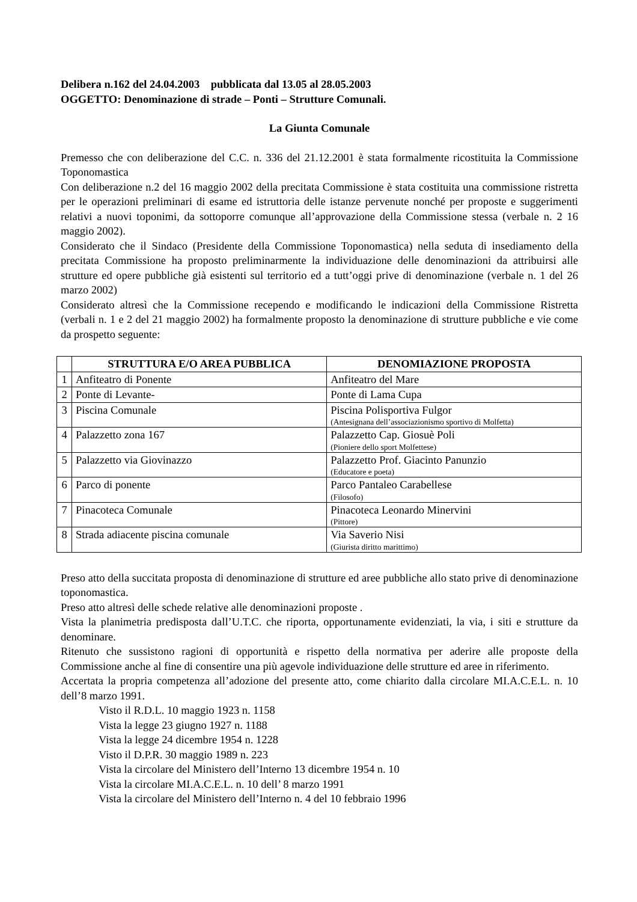Delibera n.162 del 24.04.2003 pubblicata dal 13.05 al 28.05.2003
OGGETTO: Denominazione di strade – Ponti – Strutture Comunali.
La Giunta Comunale
Premesso che con deliberazione del C.C. n. 336 del 21.12.2001 è stata formalmente ricostituita la Commissione Toponomastica
Con deliberazione n.2 del 16 maggio 2002 della precitata Commissione è stata costituita una commissione ristretta per le operazioni preliminari di esame ed istruttoria delle istanze pervenute nonché per proposte e suggerimenti relativi a nuovi toponimi, da sottoporre comunque all’approvazione della Commissione stessa (verbale n. 2 16 maggio 2002).
Considerato che il Sindaco (Presidente della Commissione Toponomastica) nella seduta di insediamento della precitata Commissione ha proposto preliminarmente la individuazione delle denominazioni da attribuirsi alle strutture ed opere pubbliche già esistenti sul territorio ed a tutt’oggi prive di denominazione (verbale n. 1 del 26 marzo 2002)
Considerato altresì che la Commissione recependo e modificando le indicazioni della Commissione Ristretta (verbali n. 1 e 2 del 21 maggio 2002) ha formalmente proposto la denominazione di strutture pubbliche e vie come da prospetto seguente:
| | STRUTTURA E/O AREA PUBBLICA | DENOMIAZIONE PROPOSTA |
| --- | --- | --- |
| 1 | Anfiteatro di Ponente | Anfiteatro del Mare |
| 2 | Ponte di Levante- | Ponte di Lama Cupa |
| 3 | Piscina Comunale | Piscina Polisportiva Fulgor (Antesignana dell’associazionismo sportivo di Molfetta) |
| 4 | Palazzetto zona 167 | Palazzetto Cap. Giosuè Poli (Pioniere dello sport Molfettese) |
| 5 | Palazzetto via Giovinazzo | Palazzetto Prof. Giacinto Panunzio (Educatore e poeta) |
| 6 | Parco di ponente | Parco Pantaleo Carabellese (Filosofo) |
| 7 | Pinacoteca Comunale | Pinacoteca Leonardo Minervini (Pittore) |
| 8 | Strada adiacente piscina comunale | Via Saverio Nisi (Giurista diritto marittimo) |
Preso atto della succitata proposta di denominazione di strutture ed aree pubbliche allo stato prive di denominazione toponomastica.
Preso atto altresì delle schede relative alle denominazioni proposte .
Vista la planimetria predisposta dall’U.T.C. che riporta, opportunamente evidenziati, la via, i siti e strutture da denominare.
Ritenuto che sussistono ragioni di opportunità e rispetto della normativa per aderire alle proposte della Commissione anche al fine di consentire una più agevole individuazione delle strutture ed aree in riferimento.
Accertata la propria competenza all’adozione del presente atto, come chiarito dalla circolare MI.A.C.E.L. n. 10 dell’8 marzo 1991.
Visto il R.D.L. 10 maggio 1923 n. 1158
Vista la legge 23 giugno 1927 n. 1188
Vista la legge 24 dicembre 1954 n. 1228
Visto il D.P.R. 30 maggio 1989 n. 223
Vista la circolare del Ministero dell’Interno 13 dicembre 1954 n. 10
Vista la circolare MI.A.C.E.L. n. 10 dell’ 8 marzo 1991
Vista la circolare del Ministero dell’Interno n. 4 del 10 febbraio 1996